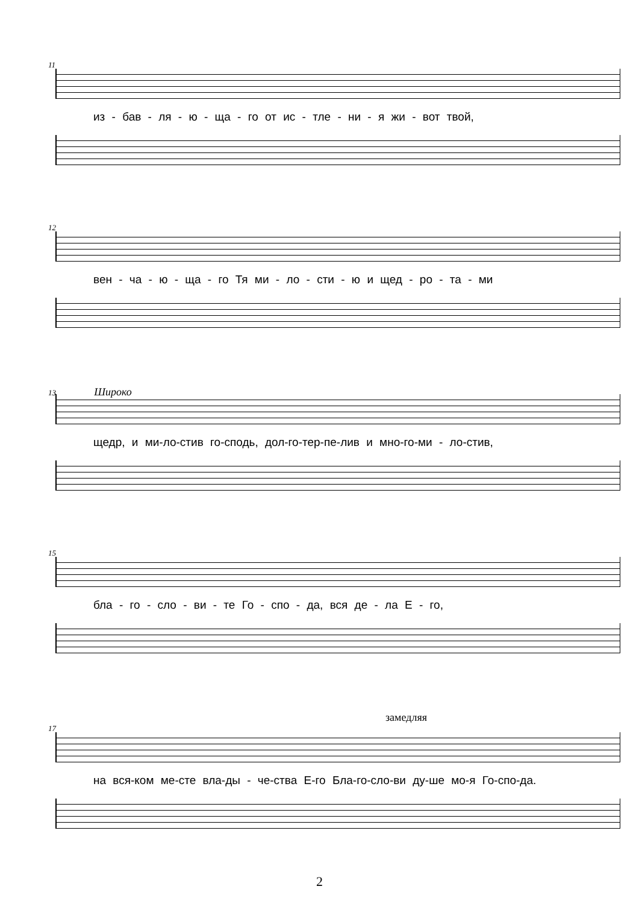11
из - бав - ля - ю - ща - го от ис - тле - ни - я жи - вот твой,
12
вен - ча - ю - ща - го Тя ми - ло - сти - ю и щед - ро - та - ми
13 Широко
щедр, и ми-ло-стив го-сподь, дол-го-тер-пе-лив и мно-го-ми - ло-стив,
15
бла - го - сло - ви - те Го - спо - да, вся де - ла Е - го,
замедляя
17
на вся-ком ме-сте вла-ды - че-ства Е-го Бла-го-сло-ви ду-ше мо-я Го-спо-да.
2